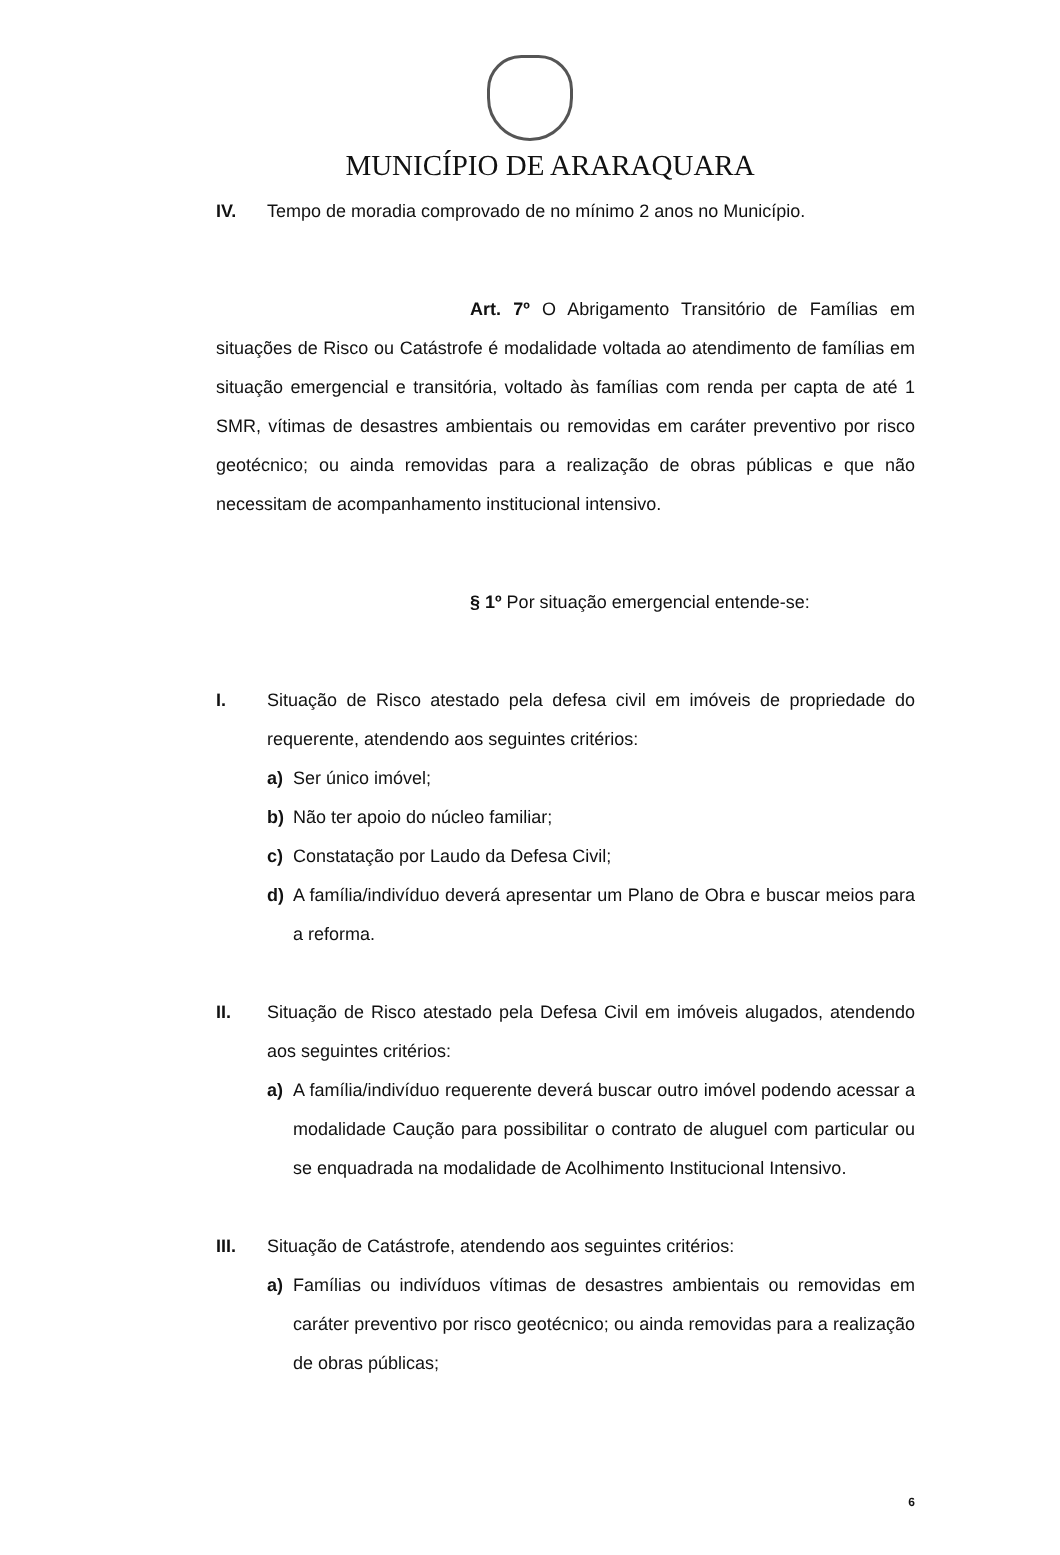MUNICÍPIO DE ARARAQUARA
IV. Tempo de moradia comprovado de no mínimo 2 anos no Município.
Art. 7º O Abrigamento Transitório de Famílias em situações de Risco ou Catástrofe é modalidade voltada ao atendimento de famílias em situação emergencial e transitória, voltado às famílias com renda per capta de até 1 SMR, vítimas de desastres ambientais ou removidas em caráter preventivo por risco geotécnico; ou ainda removidas para a realização de obras públicas e que não necessitam de acompanhamento institucional intensivo.
§ 1º Por situação emergencial entende-se:
I. Situação de Risco atestado pela defesa civil em imóveis de propriedade do requerente, atendendo aos seguintes critérios:
a) Ser único imóvel;
b) Não ter apoio do núcleo familiar;
c) Constatação por Laudo da Defesa Civil;
d) A família/indivíduo deverá apresentar um Plano de Obra e buscar meios para a reforma.
II. Situação de Risco atestado pela Defesa Civil em imóveis alugados, atendendo aos seguintes critérios:
a) A família/indivíduo requerente deverá buscar outro imóvel podendo acessar a modalidade Caução para possibilitar o contrato de aluguel com particular ou se enquadrada na modalidade de Acolhimento Institucional Intensivo.
III. Situação de Catástrofe, atendendo aos seguintes critérios:
a) Famílias ou indivíduos vítimas de desastres ambientais ou removidas em caráter preventivo por risco geotécnico; ou ainda removidas para a realização de obras públicas;
6